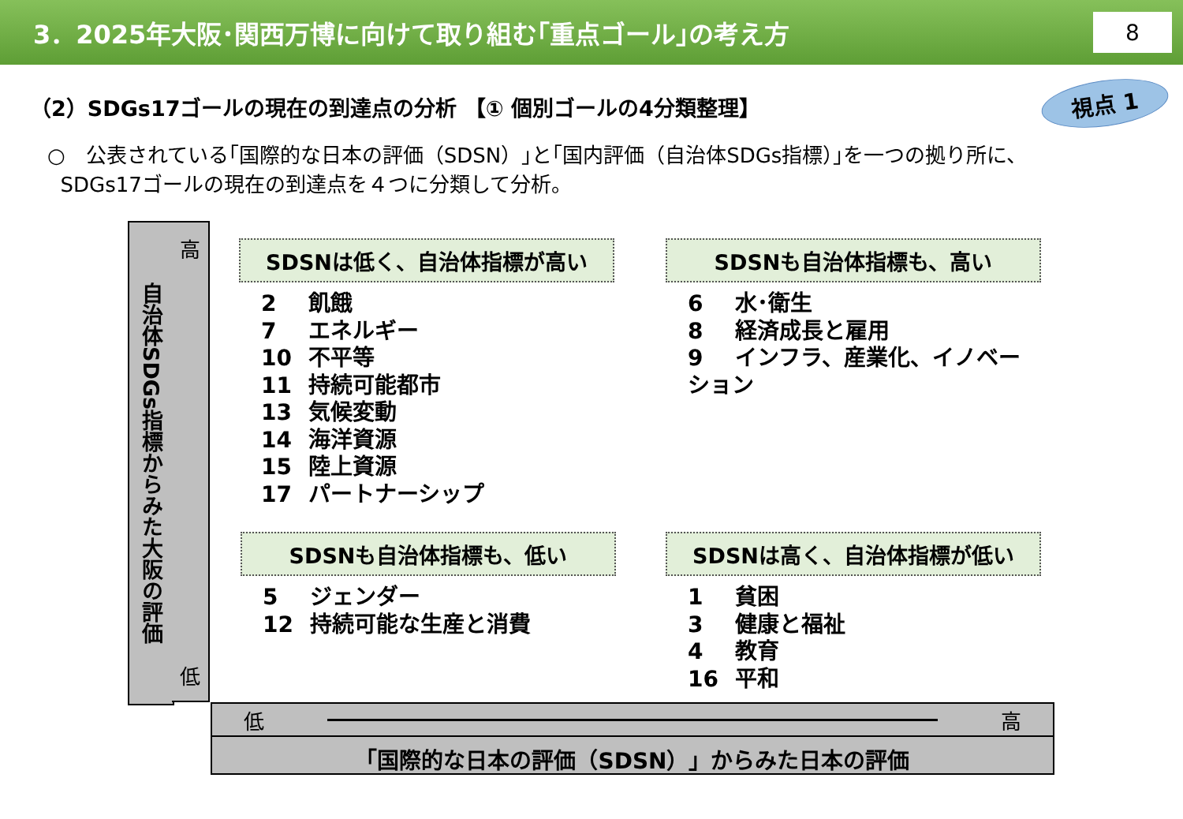3．2025年大阪･関西万博に向けて取り組む｢重点ゴール｣の考え方
8
（2）SDGs17ゴールの現在の到達点の分析 【① 個別ゴールの4分類整理】
視点 1
○　公表されている｢国際的な日本の評価（SDSN）｣と｢国内評価（自治体SDGs指標）｣を一つの拠り所に、
SDGs17ゴールの現在の到達点を４つに分類して分析。
自治体SDGs指標からみた大阪の評価
高
低
SDSNは低く、自治体指標が高い
2 飢餓
7 エネルギー
10 不平等
11 持続可能都市
13 気候変動
14 海洋資源
15 陸上資源
17 パートナーシップ
SDSNも自治体指標も、高い
6 水･衛生
8 経済成長と雇用
9 インフラ、産業化、イノベーション
SDSNも自治体指標も、低い
5 ジェンダー
12 持続可能な生産と消費
SDSNは高く、自治体指標が低い
1 貧困
3 健康と福祉
4 教育
16 平和
低 高
「国際的な日本の評価（SDSN）」からみた日本の評価